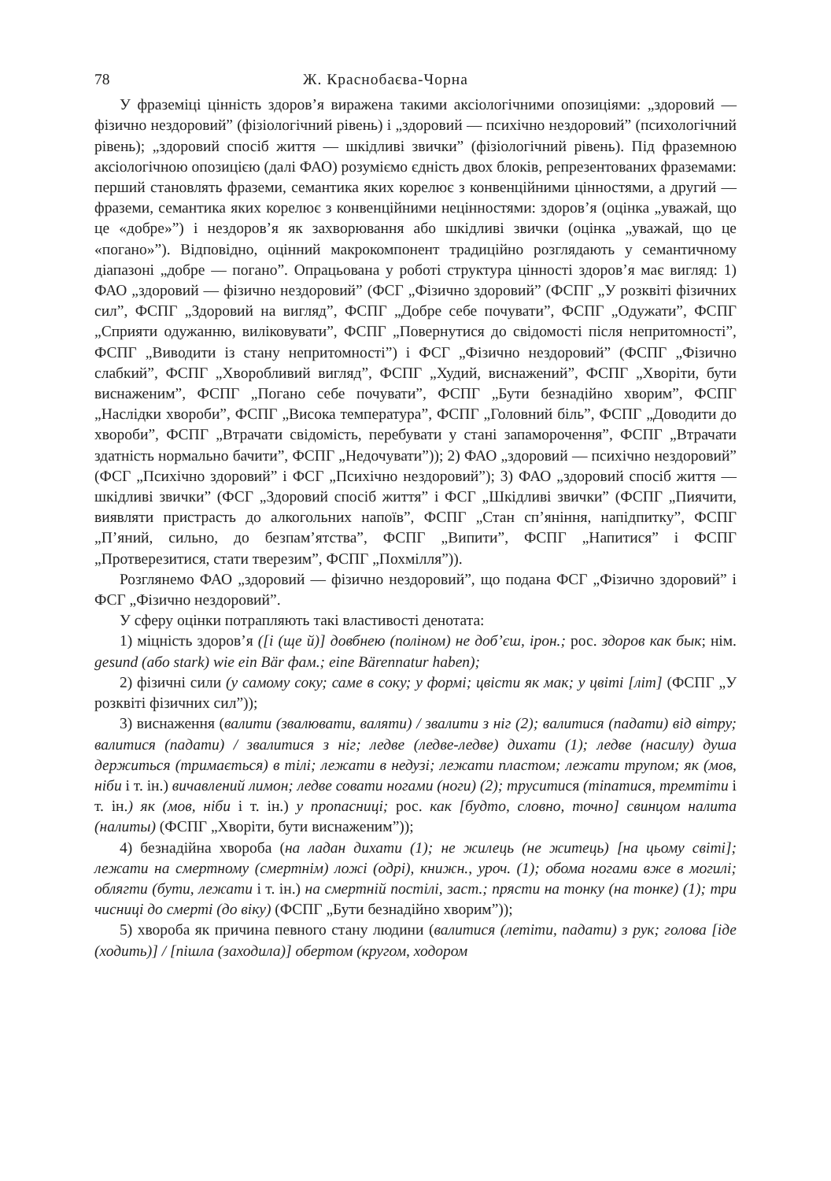78 Ж. Краснобаєва-Чорна
У фраземіці цінність здоров’я виражена такими аксіологічними опозиціями: „здоровий — фізично нездоровий” (фізіологічний рівень) і „здоровий — психічно нездоровий” (психологічний рівень); „здоровий спосіб життя — шкідливі звички” (фізіологічний рівень). Під фраземною аксіологічною опозицією (далі ФАО) розуміємо єдність двох блоків, репрезентованих фраземами: перший становлять фраземи, семантика яких корелює з конвенційними цінностями, а другий — фраземи, семантика яких корелює з конвенційними нецінностями: здоров’я (оцінка „уважай, що це «добре»”) і нездоров’я як захворювання або шкідливі звички (оцінка „уважай, що це «погано»”). Відповідно, оцінний макрокомпонент традиційно розглядають у семантичному діапазоні „добре — погано”. Опрацьована у роботі структура цінності здоров’я має вигляд: 1) ФАО „здоровий — фізично нездоровий” (ФСГ „Фізично здоровий” (ФСПГ „У розквіті фізичних сил”, ФСПГ „Здоровий на вигляд”, ФСПГ „Добре себе почувати”, ФСПГ „Одужати”, ФСПГ „Сприяти одужанню, виліковувати”, ФСПГ „Повернутися до свідомості після непритомності”, ФСПГ „Виводити із стану непритомності”) і ФСГ „Фізично нездоровий” (ФСПГ „Фізично слабкий”, ФСПГ „Хворобливий вигляд”, ФСПГ „Худий, виснажений”, ФСПГ „Хворіти, бути виснаженим”, ФСПГ „Погано себе почувати”, ФСПГ „Бути безнадійно хворим”, ФСПГ „Наслідки хвороби”, ФСПГ „Висока температура”, ФСПГ „Головний біль”, ФСПГ „Доводити до хвороби”, ФСПГ „Втрачати свідомість, перебувати у стані запаморочення”, ФСПГ „Втрачати здатність нормально бачити”, ФСПГ „Недочувати”)); 2) ФАО „здоровий — психічно нездоровий” (ФСГ „Психічно здоровий” і ФСГ „Психічно нездоровий”); 3) ФАО „здоровий спосіб життя — шкідливі звички” (ФСГ „Здоровий спосіб життя” і ФСГ „Шкідливі звички” (ФСПГ „Пиячити, виявляти пристрасть до алкогольних напоїв”, ФСПГ „Стан сп’яніння, напідпитку”, ФСПГ „П’яний, сильно, до безпам’ятства”, ФСПГ „Випити”, ФСПГ „Напитися” і ФСПГ „Протверезитися, стати тверезим”, ФСПГ „Похмілля”)).
Розглянемо ФАО „здоровий — фізично нездоровий”, що подана ФСГ „Фізично здоровий” і ФСГ „Фізично нездоровий”.
У сферу оцінки потрапляють такі властивості денотата:
1) міцність здоров’я ([і (ще й)] довбнею (поліном) не доб’єш, ірон.; рос. здоров как бык; нім. gesund (або stark) wie ein Bär фам.; eine Bärennatur haben);
2) фізичні сили (у самому соку; саме в соку; у формі; цвісти як мак; у цвіті [літ] (ФСПГ „У розквіті фізичних сил”));
3) виснаження (валити (звалювати, валяти) / звалити з ніг (2); валитися (падати) від вітру; валитися (падати) / звалитися з ніг; ледве (ледве-ледве) дихати (1); ледве (насилу) душа держиться (тримається) в тілі; лежати в недузі; лежати пластом; лежати трупом; як (мов, ніби і т. ін.) вичавлений лимон; ледве совати ногами (ноги) (2); труситися (тіпатися, тремтіти і т. ін.) як (мов, ніби і т. ін.) у пропасниці; рос. как [будто, словно, точно] свинцом налита (налиты) (ФСПГ „Хворіти, бути виснаженим”));
4) безнадійна хвороба (на ладан дихати (1); не жилець (не житець) [на цьому світі]; лежати на смертному (смертнім) ложі (одрі), книжн., уроч. (1); обома ногами вже в могилі; облягти (бути, лежати і т. ін.) на смертній постілі, заст.; прясти на тонку (на тонке) (1); три чисниці до смерті (до віку) (ФСПГ „Бути безнадійно хворим”));
5) хвороба як причина певного стану людини (валитися (летіти, падати) з рук; голова [іде (ходить)] / [пішла (заходила)] обертом (кругом, ходором